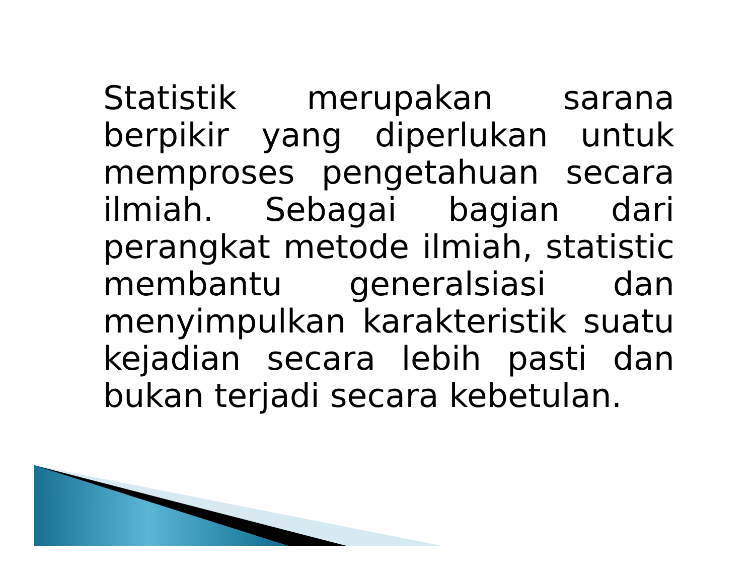Statistik merupakan sarana berpikir yang diperlukan untuk memproses pengetahuan secara ilmiah. Sebagai bagian dari perangkat metode ilmiah, statistic membantu generalsiasi dan menyimpulkan karakteristik suatu kejadian secara lebih pasti dan bukan terjadi secara kebetulan.